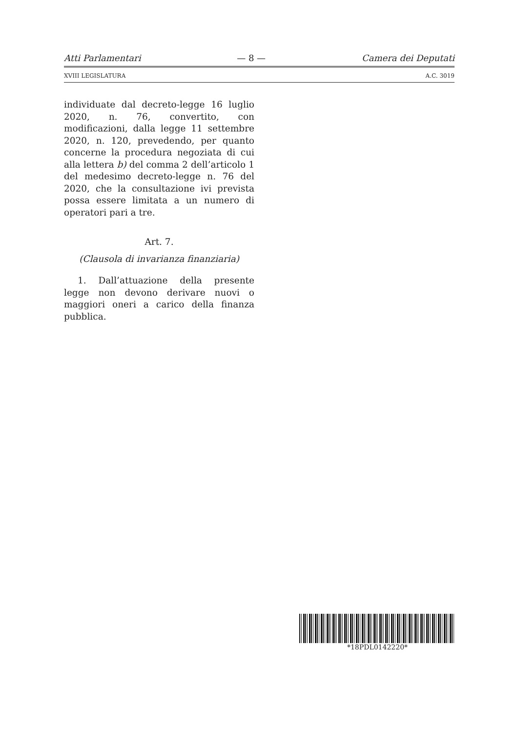Atti Parlamentari — 8 — Camera dei Deputati
XVIII LEGISLATURA A.C. 3019
individuate dal decreto-legge 16 luglio 2020, n. 76, convertito, con modificazioni, dalla legge 11 settembre 2020, n. 120, prevedendo, per quanto concerne la procedura negoziata di cui alla lettera b) del comma 2 dell’articolo 1 del medesimo decreto-legge n. 76 del 2020, che la consultazione ivi prevista possa essere limitata a un numero di operatori pari a tre.
Art. 7.
(Clausola di invarianza finanziaria)
1. Dall’attuazione della presente legge non devono derivare nuovi o maggiori oneri a carico della finanza pubblica.
*18PDL0142220*